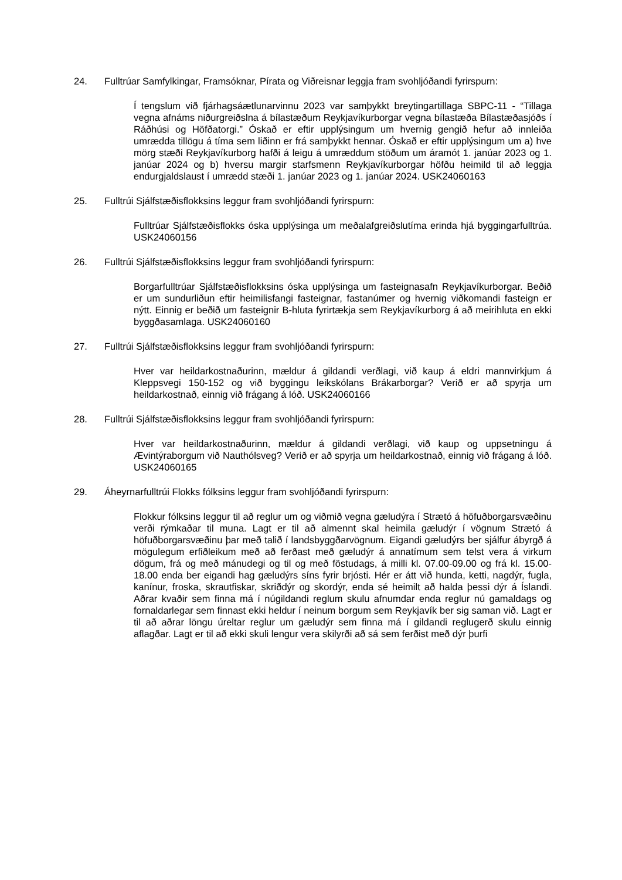24. Fulltrúar Samfylkingar, Framsóknar, Pírata og Viðreisnar leggja fram svohljóðandi fyrirspurn:
Í tengslum við fjárhagsáætlunarvinnu 2023 var samþykkt breytingartillaga SBPC-11 - “Tillaga vegna afnáms niðurgreiðslna á bílastæðum Reykjavíkurborgar vegna bílastæða Bílastæðasjóðs í Ráðhúsi og Höfðatorgi.” Óskað er eftir upplýsingum um hvernig gengið hefur að innleiða umrædda tillögu á tíma sem liðinn er frá samþykkt hennar. Óskað er eftir upplýsingum um a) hve mörg stæði Reykjavíkurborg hafði á leigu á umræddum stöðum um áramót 1. janúar 2023 og 1. janúar 2024 og b) hversu margir starfsmenn Reykjavíkurborgar höfðu heimild til að leggja endurgjaldslaust í umrædd stæði 1. janúar 2023 og 1. janúar 2024. USK24060163
25. Fulltrúi Sjálfstæðisflokksins leggur fram svohljóðandi fyrirspurn:
Fulltrúar Sjálfstæðisflokks óska upplýsinga um meðalafgreiðslutíma erinda hjá byggingarfulltrúa. USK24060156
26. Fulltrúi Sjálfstæðisflokksins leggur fram svohljóðandi fyrirspurn:
Borgarfulltrúar Sjálfstæðisflokksins óska upplýsinga um fasteignasafn Reykjavíkurborgar. Beðið er um sundurliðun eftir heimilisfangi fasteignar, fastanúmer og hvernig viðkomandi fasteign er nýtt. Einnig er beðið um fasteignir B-hluta fyrirtækja sem Reykjavíkurborg á að meirihluta en ekki byggðasamlaga. USK24060160
27. Fulltrúi Sjálfstæðisflokksins leggur fram svohljóðandi fyrirspurn:
Hver var heildarkostnaðurinn, mældur á gildandi verðlagi, við kaup á eldri mannvirkjum á Kleppsvegi 150-152 og við byggingu leikskólans Brákarborgar? Verið er að spyrja um heildarkostnað, einnig við frágang á lóð. USK24060166
28. Fulltrúi Sjálfstæðisflokksins leggur fram svohljóðandi fyrirspurn:
Hver var heildarkostnaðurinn, mældur á gildandi verðlagi, við kaup og uppsetningu á Ævintýraborgum við Nauthólsveg? Verið er að spyrja um heildarkostnað, einnig við frágang á lóð. USK24060165
29. Áheyrnarfulltrúi Flokks fólksins leggur fram svohljóðandi fyrirspurn:
Flokkur fólksins leggur til að reglur um og viðmið vegna gæludýra í Strætó á höfuðborgarsvæðinu verði rýmkaðar til muna. Lagt er til að almennt skal heimila gæludýr í vögnum Strætó á höfuðborgarsvæðinu þar með talið í landsbyggðarvögnum. Eigandi gæludýrs ber sjálfur ábyrgð á mögulegum erfiðleikum með að ferðast með gæludýr á annatímum sem telst vera á virkum dögum, frá og með mánudegi og til og með föstudags, á milli kl. 07.00-09.00 og frá kl. 15.00-18.00 enda ber eigandi hag gæludýrs síns fyrir brjósti. Hér er átt við hunda, ketti, nagdýr, fugla, kanínur, froska, skrautfiskar, skriðdýr og skordýr, enda sé heimilt að halda þessi dýr á Íslandi. Aðrar kvaðir sem finna má í núgildandi reglum skulu afnumdar enda reglur nú gamaldags og fornaldarlegar sem finnast ekki heldur í neinum borgum sem Reykjavík ber sig saman við. Lagt er til að aðrar löngu úreltar reglur um gæludýr sem finna má í gildandi reglugerð skulu einnig aflagðar. Lagt er til að ekki skuli lengur vera skilyrði að sá sem ferðist með dýr þurfi